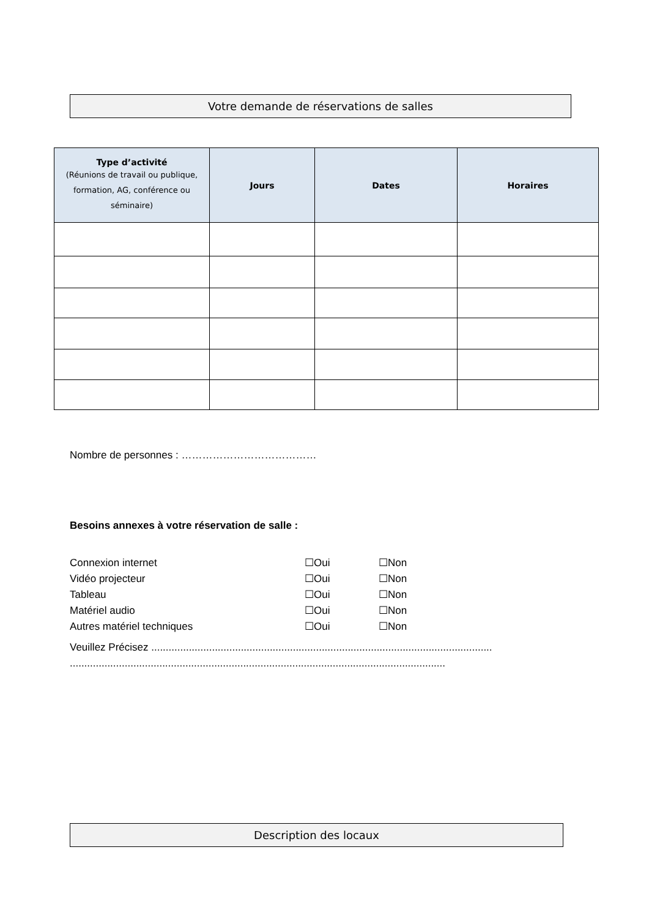Votre demande de réservations de salles
| Type d’activité (Réunions de travail ou publique, formation, AG, conférence ou séminaire) | Jours | Dates | Horaires |
| --- | --- | --- | --- |
Nombre de personnes : …………………………………
Besoins annexes à votre réservation de salle :
Connexion internet ☐Oui ☐Non
Vidéo projecteur ☐Oui ☐Non
Tableau ☐Oui ☐Non
Matériel audio ☐Oui ☐Non
Autres matériel techniques ☐Oui ☐Non
Veuillez Précisez ......................................................................................................................
..................................................................................................................................
Description des locaux